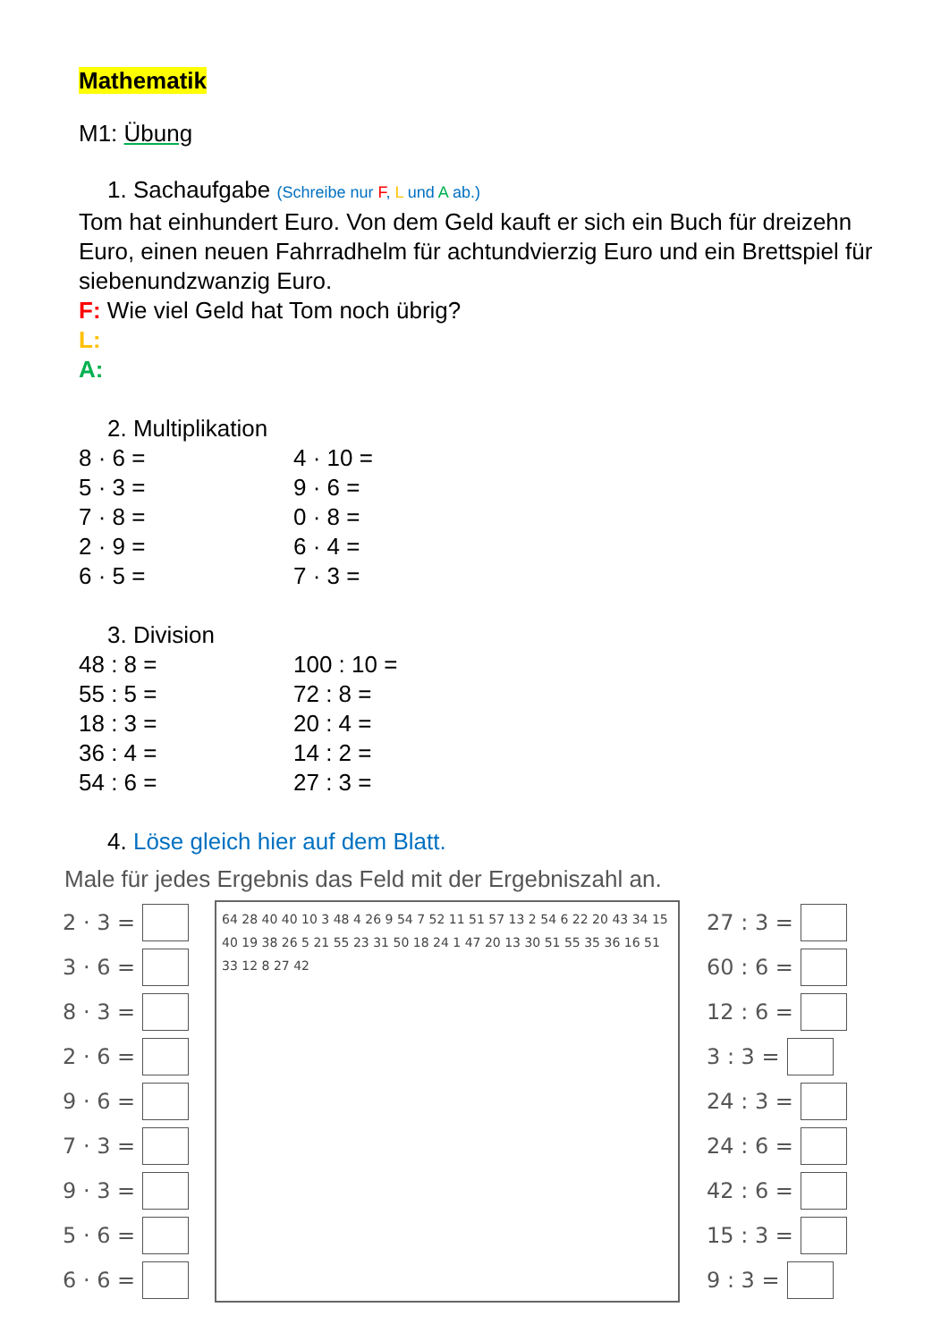Mathematik
M1: Übung
1. Sachaufgabe (Schreibe nur F, L und A ab.)
Tom hat einhundert Euro. Von dem Geld kauft er sich ein Buch für dreizehn Euro, einen neuen Fahrradhelm für achtundvierzig Euro und ein Brettspiel für siebenundzwanzig Euro.
F: Wie viel Geld hat Tom noch übrig?
L:
A:
2. Multiplikation
8 · 6 =
4 · 10 =
5 · 3 =
9 · 6 =
7 · 8 =
0 · 8 =
2 · 9 =
6 · 4 =
6 · 5 =
7 · 3 =
3. Division
48 : 8 =
100 : 10 =
55 : 5 =
72 : 8 =
18 : 3 =
20 : 4 =
36 : 4 =
14 : 2 =
54 : 6 =
27 : 3 =
4. Löse gleich hier auf dem Blatt.
Male für jedes Ergebnis das Feld mit der Ergebniszahl an.
2 · 3 =
3 · 6 =
8 · 3 =
2 · 6 =
9 · 6 =
7 · 3 =
9 · 3 =
5 · 6 =
6 · 6 =
64 28 40 40 10 3 48 4 26 9 54 7 52 11 51 57 13 2 54 6 22 20 43 34 15 40 19 38 26 5 21 55 23 31 50 18 24 1 47 20 13 30 51 55 35 36 16 51 33 12 8 27 42
27 : 3 =
60 : 6 =
12 : 6 =
3 : 3 =
24 : 3 =
24 : 6 =
42 : 6 =
15 : 3 =
9 : 3 =